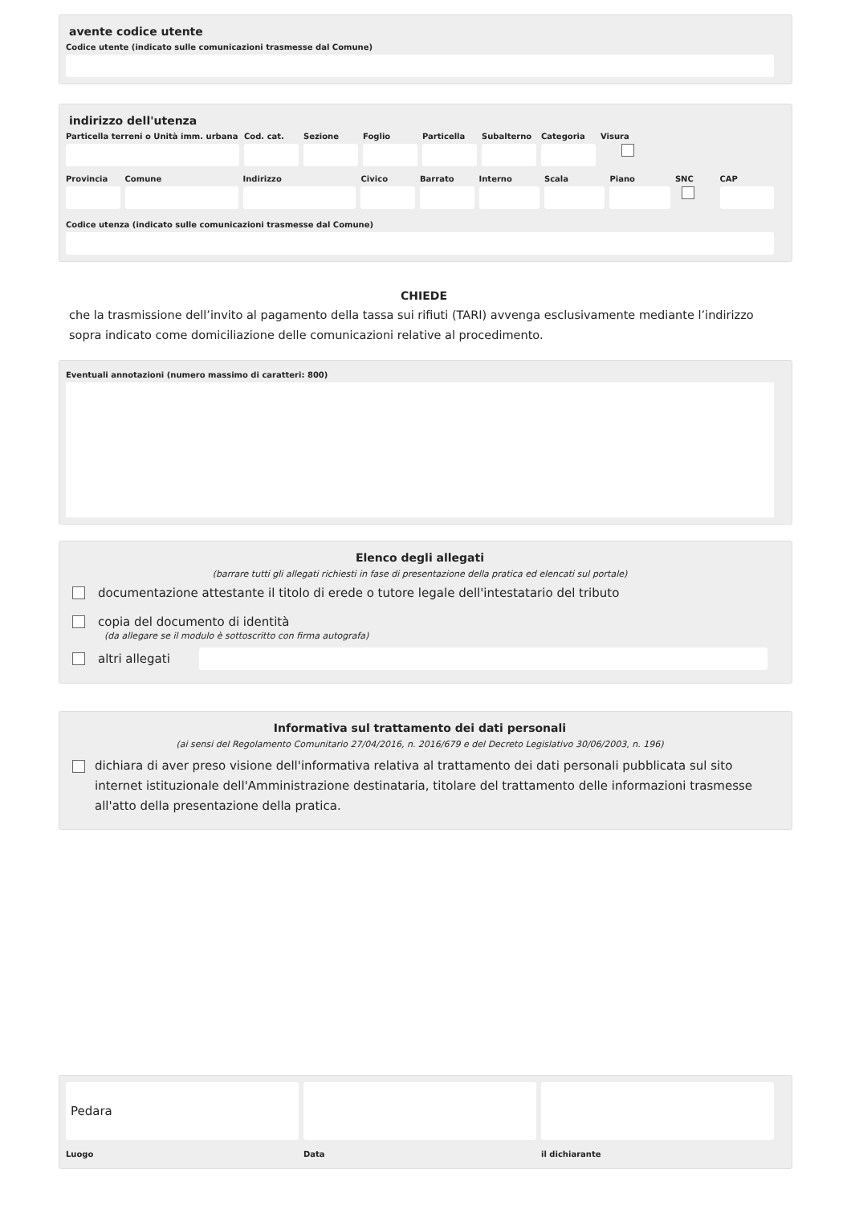avente codice utente
Codice utente (indicato sulle comunicazioni trasmesse dal Comune)
indirizzo dell'utenza
Particella terreni o Unità imm. urbana
Cod. cat.
Sezione Foglio Particella
Subalterno
Categoria
Visura
Provincia
Comune Indirizzo Civico Barrato Interno Scala Piano SNC CAP
Codice utenza (indicato sulle comunicazioni trasmesse dal Comune)
CHIEDE
che la trasmissione dell’invito al pagamento della tassa sui rifiuti (TARI) avvenga esclusivamente mediante l’indirizzo sopra indicato come domiciliazione delle comunicazioni relative al procedimento.
Eventuali annotazioni (numero massimo di caratteri: 800)
Elenco degli allegati
(barrare tutti gli allegati richiesti in fase di presentazione della pratica ed elencati sul portale)
documentazione attestante il titolo di erede o tutore legale dell'intestatario del tributo
copia del documento di identità
(da allegare se il modulo è sottoscritto con firma autografa)
altri allegati
Informativa sul trattamento dei dati personali
(ai sensi del Regolamento Comunitario 27/04/2016, n. 2016/679 e del Decreto Legislativo 30/06/2003, n. 196)
dichiara di aver preso visione dell'informativa relativa al trattamento dei dati personali pubblicata sul sito internet istituzionale dell'Amministrazione destinataria, titolare del trattamento delle informazioni trasmesse all'atto della presentazione della pratica.
Pedara
Luogo
Data il dichiarante